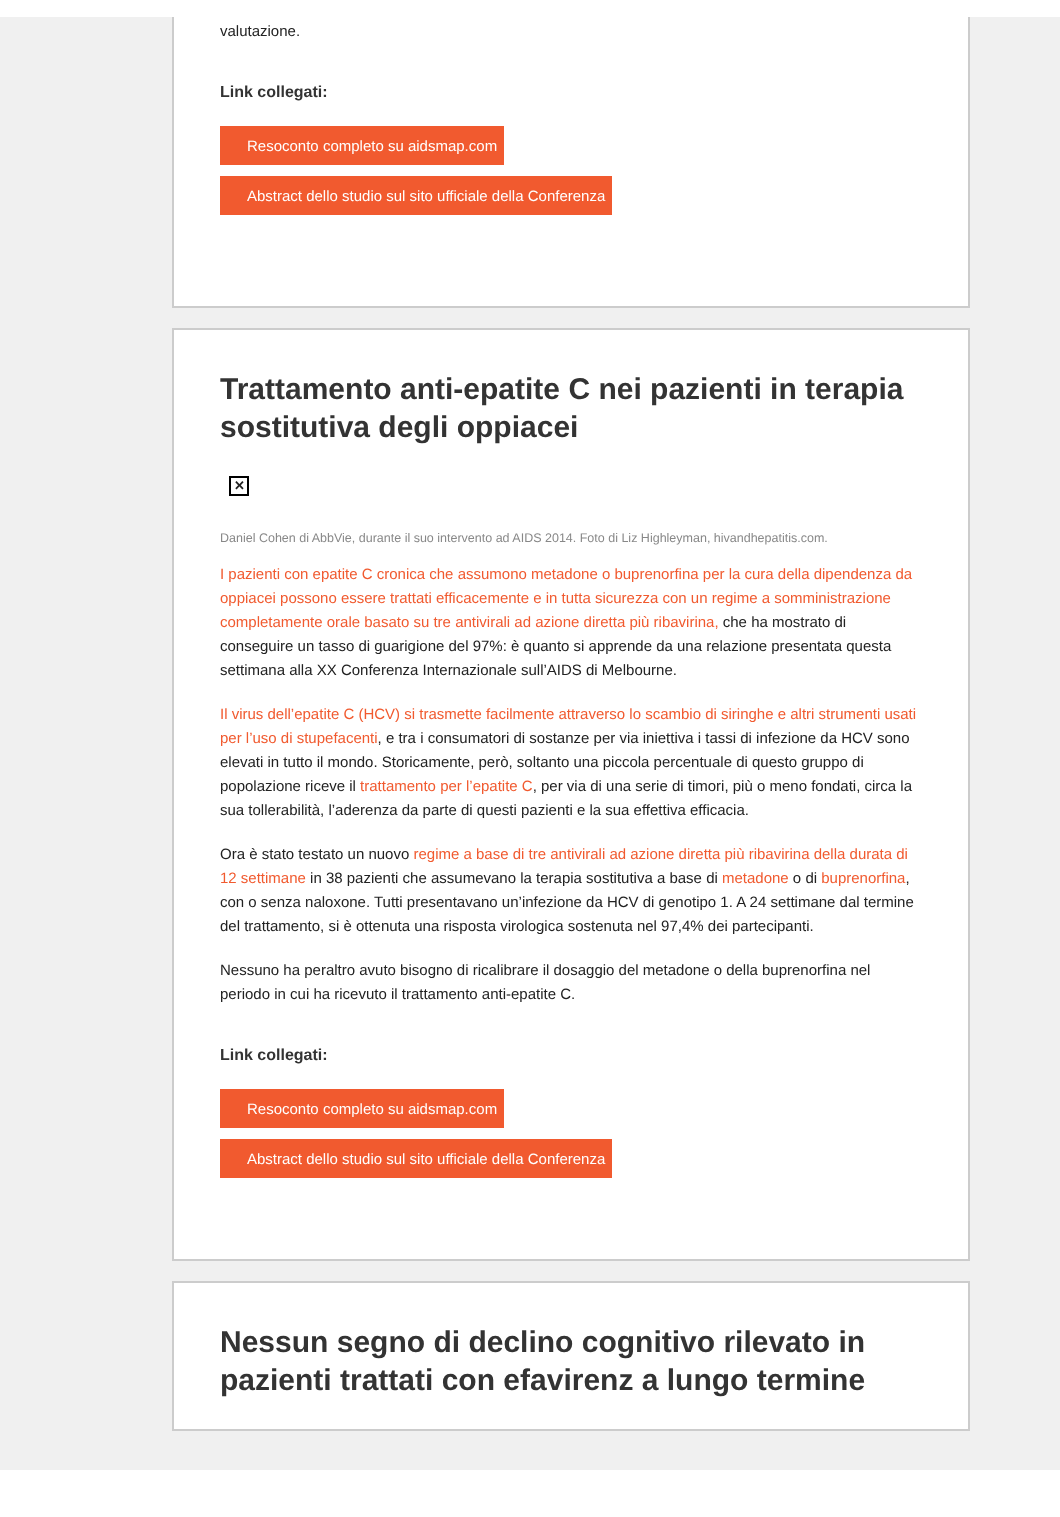valutazione.
Link collegati:
Resoconto completo su aidsmap.com
Abstract dello studio sul sito ufficiale della Conferenza
Trattamento anti-epatite C nei pazienti in terapia sostitutiva degli oppiacei
✕
Daniel Cohen di AbbVie, durante il suo intervento ad AIDS 2014. Foto di Liz Highleyman, hivandhepatitis.com.
I pazienti con epatite C cronica che assumono metadone o buprenorfina per la cura della dipendenza da oppiacei possono essere trattati efficacemente e in tutta sicurezza con un regime a somministrazione completamente orale basato su tre antivirali ad azione diretta più ribavirina, che ha mostrato di conseguire un tasso di guarigione del 97%: è quanto si apprende da una relazione presentata questa settimana alla XX Conferenza Internazionale sull’AIDS di Melbourne.
Il virus dell’epatite C (HCV) si trasmette facilmente attraverso lo scambio di siringhe e altri strumenti usati per l’uso di stupefacenti, e tra i consumatori di sostanze per via iniettiva i tassi di infezione da HCV sono elevati in tutto il mondo. Storicamente, però, soltanto una piccola percentuale di questo gruppo di popolazione riceve il trattamento per l’epatite C, per via di una serie di timori, più o meno fondati, circa la sua tollerabilità, l’aderenza da parte di questi pazienti e la sua effettiva efficacia.
Ora è stato testato un nuovo regime a base di tre antivirali ad azione diretta più ribavirina della durata di 12 settimane in 38 pazienti che assumevano la terapia sostitutiva a base di metadone o di buprenorfina, con o senza naloxone. Tutti presentavano un’infezione da HCV di genotipo 1. A 24 settimane dal termine del trattamento, si è ottenuta una risposta virologica sostenuta nel 97,4% dei partecipanti.
Nessuno ha peraltro avuto bisogno di ricalibrare il dosaggio del metadone o della buprenorfina nel periodo in cui ha ricevuto il trattamento anti-epatite C.
Link collegati:
Resoconto completo su aidsmap.com
Abstract dello studio sul sito ufficiale della Conferenza
Nessun segno di declino cognitivo rilevato in pazienti trattati con efavirenz a lungo termine